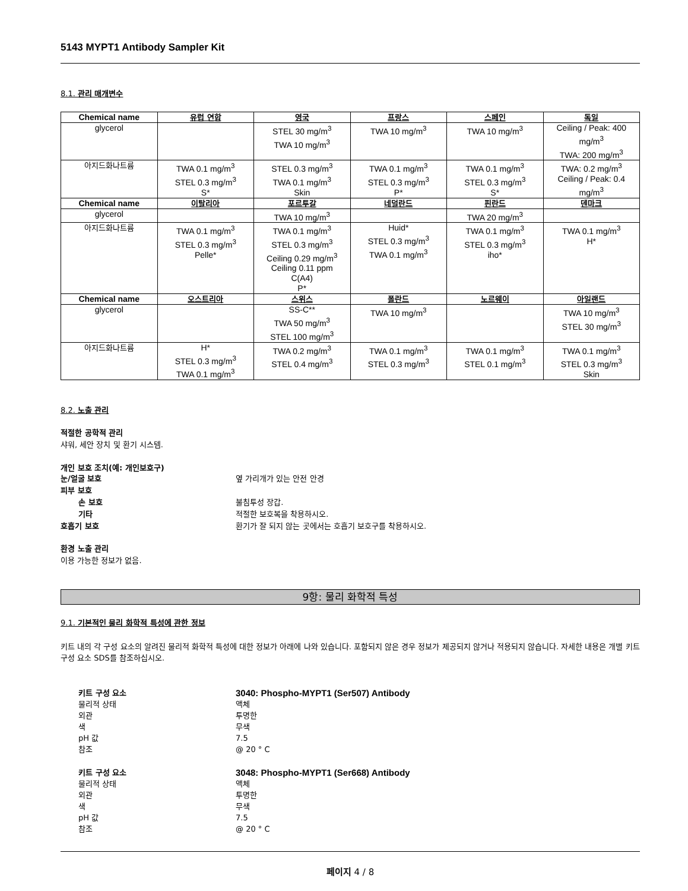5143 MYPT1 Antibody Sampler Kit
8.1. 관리 매개변수
| Chemical name | 유럽 연합 | 영국 | 프랑스 | 스페인 | 독일 |
| --- | --- | --- | --- | --- | --- |
| glycerol | | STEL 30 mg/m<sup>3</sup> TWA 10 mg/m<sup>3</sup> | TWA 10 mg/m<sup>3</sup> | TWA 10 mg/m<sup>3</sup> | Ceiling / Peak: 400 mg/m<sup>3</sup> TWA: 200 mg/m<sup>3</sup> |
| 아지드화나트륨 | TWA 0.1 mg/m<sup>3</sup> STEL 0.3 mg/m<sup>3</sup> S* | STEL 0.3 mg/m<sup>3</sup> TWA 0.1 mg/m<sup>3</sup> Skin | TWA 0.1 mg/m<sup>3</sup> STEL 0.3 mg/m<sup>3</sup> P* | TWA 0.1 mg/m<sup>3</sup> STEL 0.3 mg/m<sup>3</sup> S* | TWA: 0.2 mg/m<sup>3</sup> Ceiling / Peak: 0.4 mg/m<sup>3</sup> |
| Chemical name | 이탈리아 | 포르투갈 | 네덜란드 | 핀란드 | 덴마크 |
| glycerol | | TWA 10 mg/m<sup>3</sup> | | TWA 20 mg/m<sup>3</sup> | |
| 아지드화나트륨 | TWA 0.1 mg/m<sup>3</sup> STEL 0.3 mg/m<sup>3</sup> Pelle* | TWA 0.1 mg/m<sup>3</sup> STEL 0.3 mg/m<sup>3</sup> Ceiling 0.29 mg/m<sup>3</sup> Ceiling 0.11 ppm C(A4) P* | Huid* STEL 0.3 mg/m<sup>3</sup> TWA 0.1 mg/m<sup>3</sup> | TWA 0.1 mg/m<sup>3</sup> STEL 0.3 mg/m<sup>3</sup> iho* | TWA 0.1 mg/m<sup>3</sup> H* |
| Chemical name | 오스트리아 | 스위스 | 폴란드 | 노르웨이 | 아일랜드 |
| glycerol | | SS-C** TWA 50 mg/m<sup>3</sup> STEL 100 mg/m<sup>3</sup> | TWA 10 mg/m<sup>3</sup> | | TWA 10 mg/m<sup>3</sup> STEL 30 mg/m<sup>3</sup> |
| 아지드화나트륨 | H* STEL 0.3 mg/m<sup>3</sup> TWA 0.1 mg/m<sup>3</sup> | TWA 0.2 mg/m<sup>3</sup> STEL 0.4 mg/m<sup>3</sup> | TWA 0.1 mg/m<sup>3</sup> STEL 0.3 mg/m<sup>3</sup> | TWA 0.1 mg/m<sup>3</sup> STEL 0.1 mg/m<sup>3</sup> | TWA 0.1 mg/m<sup>3</sup> STEL 0.3 mg/m<sup>3</sup> Skin |
8.2. 노출 관리
적절한 공학적 관리
샤워, 세안 장치 및 환기 시스템.
개인 보호 조치(예: 개인보호구)
눈/얼굴 보호 옆 가리개가 있는 안전 안경
피부 보호
손 보호 불침투성 장갑.
기타 적절한 보호복을 착용하시오.
호흡기 보호 환기가 잘 되지 않는 곳에서는 호흡기 보호구를 착용하시오.
환경 노출 관리
이용 가능한 정보가 없음.
9항: 물리 화학적 특성
9.1. 기본적인 물리 화학적 특성에 관한 정보
키트 내의 각 구성 요소의 알려진 물리적 화학적 특성에 대한 정보가 아래에 나와 있습니다. 포함되지 않은 경우 정보가 제공되지 않거나 적용되지 않습니다. 자세한 내용은 개별 키트 구성 요소 SDS를 참조하십시오.
키트 구성 요소 3040: Phospho-MYPT1 (Ser507) Antibody
물리적 상태 액체
외관 투명한
색 무색
pH 값 7.5
참조 @ 20 ° C
키트 구성 요소 3048: Phospho-MYPT1 (Ser668) Antibody
물리적 상태 액체
외관 투명한
색 무색
pH 값 7.5
참조 @ 20 ° C
페이지 4 / 8